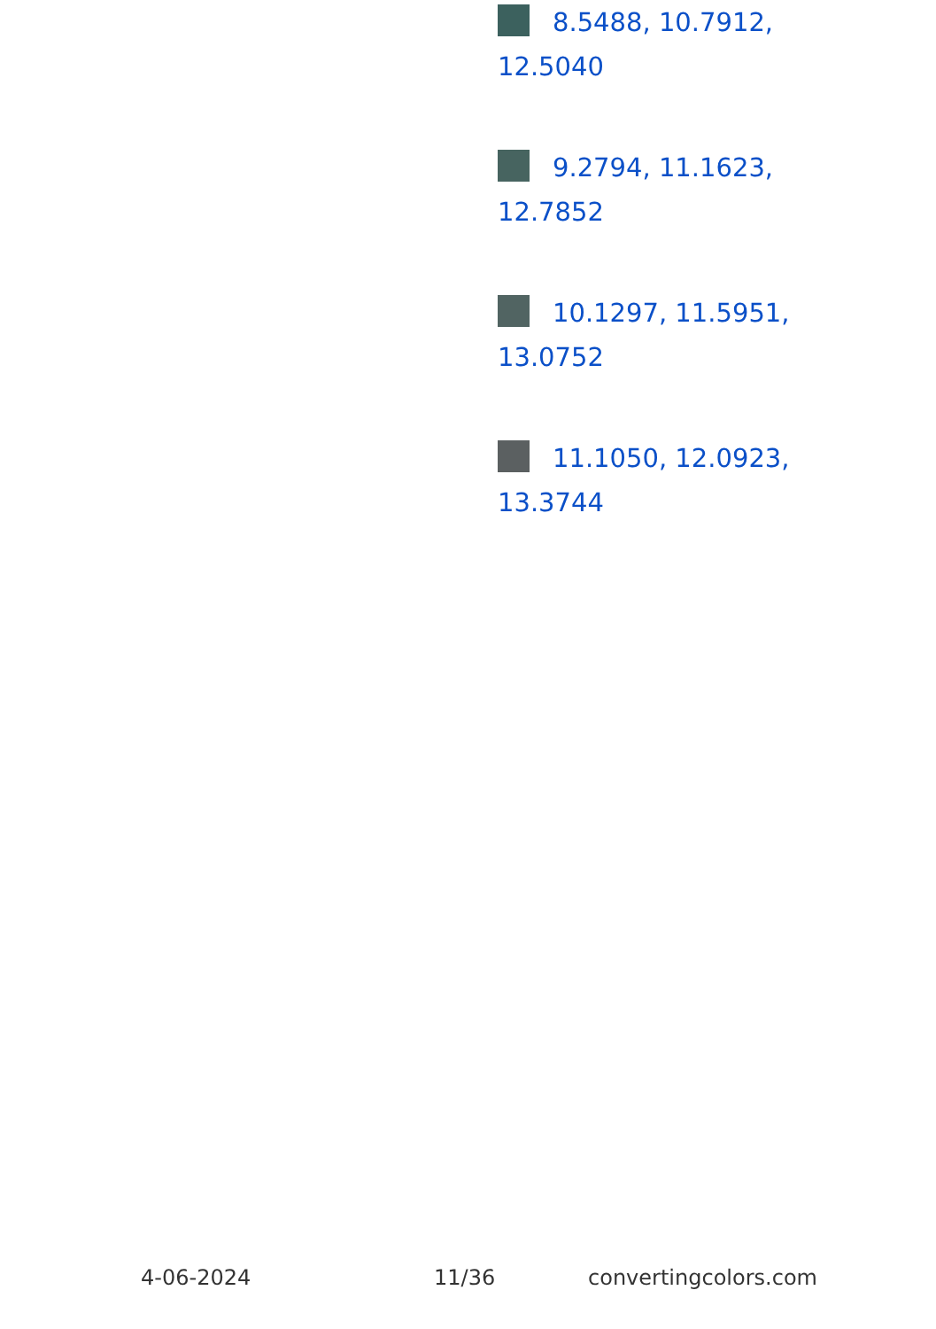8.5488, 10.7912, 12.5040
9.2794, 11.1623, 12.7852
10.1297, 11.5951, 13.0752
11.1050, 12.0923, 13.3744
4-06-2024 11/36 convertingcolors.com